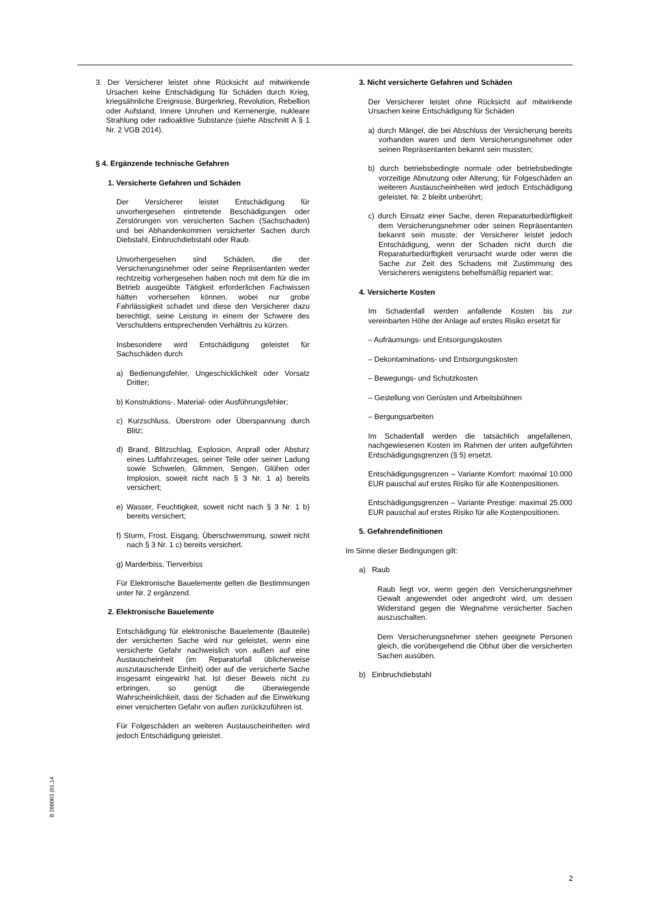3. Der Versicherer leistet ohne Rücksicht auf mitwirkende Ursachen keine Entschädigung für Schäden durch Krieg, kriegsähnliche Ereignisse, Bürgerkrieg, Revolution, Rebellion oder Aufstand, Innere Unruhen und Kernenergie, nukleare Strahlung oder radioaktive Substanze (siehe Abschnitt A § 1 Nr. 2 VGB 2014).
§ 4. Ergänzende technische Gefahren
1. Versicherte Gefahren und Schäden
Der Versicherer leistet Entschädigung für unvorhergesehen eintretende Beschädigungen oder Zerstörungen von versicherten Sachen (Sachschaden) und bei Abhandenkommen versicherter Sachen durch Diebstahl, Einbruchdiebstahl oder Raub.
Unvorhergesehen sind Schäden, die der Versicherungsnehmer oder seine Repräsentanten weder rechtzeitig vorhergesehen haben noch mit dem für die im Betrieb ausgeübte Tätigkeit erforderlichen Fachwissen hätten vorhersehen können, wobei nur grobe Fahrlässigkeit schadet und diese den Versicherer dazu berechtigt, seine Leistung in einem der Schwere des Verschuldens entsprechenden Verhältnis zu kürzen.
Insbesondere wird Entschädigung geleistet für Sachschäden durch
a) Bedienungsfehler, Ungeschicklichkeit oder Vorsatz Dritter;
b) Konstruktions-, Material- oder Ausführungsfehler;
c) Kurzschluss, Überstrom oder Überspannung durch Blitz;
d) Brand, Blitzschlag, Explosion, Anprall oder Absturz eines Luftfahrzeuges, seiner Teile oder seiner Ladung sowie Schwelen, Glimmen, Sengen, Glühen oder Implosion, soweit nicht nach § 3 Nr. 1 a) bereits versichert;
e) Wasser, Feuchtigkeit, soweit nicht nach § 3 Nr. 1 b) bereits versichert;
f) Sturm, Frost, Eisgang, Überschwemmung, soweit nicht nach § 3 Nr. 1 c) bereits versichert.
g) Marderbiss, Tierverbiss
Für Elektronische Bauelemente gelten die Bestimmungen unter Nr. 2 ergänzend.
2. Elektronische Bauelemente
Entschädigung für elektronische Bauelemente (Bauteile) der versicherten Sache wird nur geleistet, wenn eine versicherte Gefahr nachweislich von außen auf eine Austauscheinheit (im Reparaturfall üblicherweise auszutauschende Einheit) oder auf die versicherte Sache insgesamt eingewirkt hat. Ist dieser Beweis nicht zu erbringen, so genügt die überwiegende Wahrscheinlichkeit, dass der Schaden auf die Einwirkung einer versicherten Gefahr von außen zurückzuführen ist.
Für Folgeschäden an weiteren Austauscheinheiten wird jedoch Entschädigung geleistet.
3. Nicht versicherte Gefahren und Schäden
Der Versicherer leistet ohne Rücksicht auf mitwirkende Ursachen keine Entschädigung für Schäden
a) durch Mängel, die bei Abschluss der Versicherung bereits vorhanden waren und dem Versicherungsnehmer oder seinen Repräsentanten bekannt sein mussten;
b) durch betriebsbedingte normale oder betriebsbedingte vorzeitige Abnutzung oder Alterung; für Folgeschäden an weiteren Austauscheinheiten wird jedoch Entschädigung geleistet. Nr. 2 bleibt unberührt;
c) durch Einsatz einer Sache, deren Reparaturbedürftigkeit dem Versicherungsnehmer oder seinen Repräsentanten bekannt sein musste; der Versicherer leistet jedoch Entschädigung, wenn der Schaden nicht durch die Reparaturbedürftigkeit verursacht wurde oder wenn die Sache zur Zeit des Schadens mit Zustimmung des Versicherers wenigstens behelfsmäßig repariert war;
4. Versicherte Kosten
Im Schadenfall werden anfallende Kosten bis zur vereinbarten Höhe der Anlage auf erstes Risiko ersetzt für
– Aufräumungs- und Entsorgungskosten
– Dekontaminations- und Entsorgungskosten
– Bewegungs- und Schutzkosten
– Gestellung von Gerüsten und Arbeitsbühnen
– Bergungsarbeiten
Im Schadenfall werden die tatsächlich angefallenen, nachgewiesenen Kosten im Rahmen der unten aufgeführten Entschädigungsgrenzen (§ 5) ersetzt.
Entschädigungsgrenzen – Variante Komfort: maximal 10.000 EUR pauschal auf erstes Risiko für alle Kostenpositionen.
Entschädigungsgrenzen – Variante Prestige: maximal 25.000 EUR pauschal auf erstes Risiko für alle Kostenpositionen.
5. Gefahrendefinitionen
Im Sinne dieser Bedingungen gilt:
a) Raub
Raub liegt vor, wenn gegen den Versicherungsnehmer Gewalt angewendet oder angedroht wird, um dessen Widerstand gegen die Wegnahme versicherter Sachen auszuschalten.
Dem Versicherungsnehmer stehen geeignete Personen gleich, die vorübergehend die Obhut über die versicherten Sachen ausüben.
b) Einbruchdiebstahl
B 288063 (01.14
2